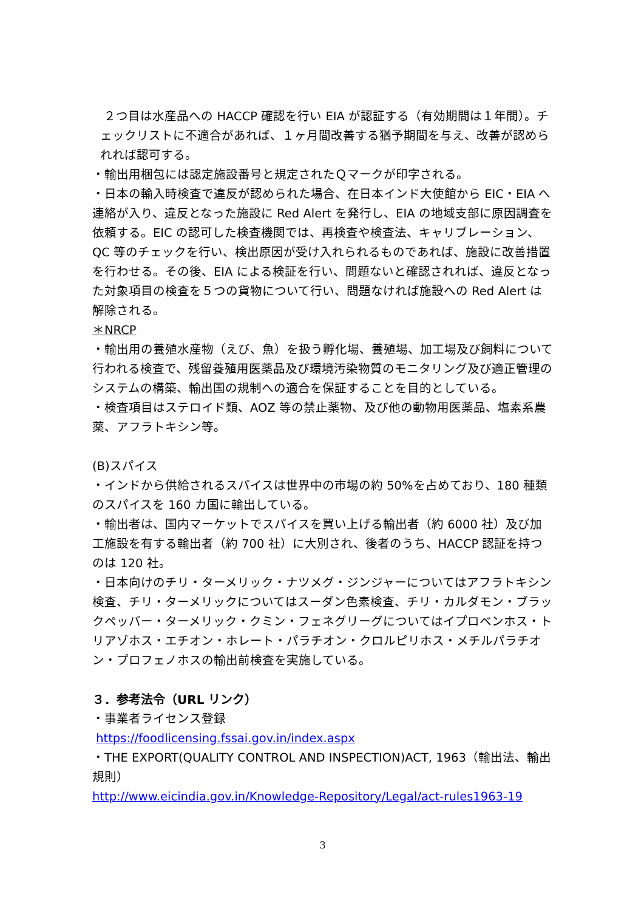２つ目は水産品への HACCP 確認を行い EIA が認証する（有効期間は１年間）。チェックリストに不適合があれば、１ヶ月間改善する猶予期間を与え、改善が認められれば認可する。
・輸出用梱包には認定施設番号と規定されたＱマークが印字される。
・日本の輸入時検査で違反が認められた場合、在日本インド大使館から EIC・EIA へ連絡が入り、違反となった施設に Red Alert を発行し、EIA の地域支部に原因調査を依頼する。EIC の認可した検査機関では、再検査や検査法、キャリブレーション、QC 等のチェックを行い、検出原因が受け入れられるものであれば、施設に改善措置を行わせる。その後、EIA による検証を行い、問題ないと確認されれば、違反となった対象項目の検査を５つの貨物について行い、問題なければ施設への Red Alert は解除される。
＊NRCP
・輸出用の養殖水産物（えび、魚）を扱う孵化場、養殖場、加工場及び飼料について行われる検査で、残留養殖用医薬品及び環境汚染物質のモニタリング及び適正管理のシステムの構築、輸出国の規制への適合を保証することを目的としている。
・検査項目はステロイド類、AOZ 等の禁止薬物、及び他の動物用医薬品、塩素系農薬、アフラトキシン等。
(B)スパイス
・インドから供給されるスパイスは世界中の市場の約 50%を占めており、180 種類のスパイスを 160 カ国に輸出している。
・輸出者は、国内マーケットでスパイスを買い上げる輸出者（約 6000 社）及び加工施設を有する輸出者（約 700 社）に大別され、後者のうち、HACCP 認証を持つのは 120 社。
・日本向けのチリ・ターメリック・ナツメグ・ジンジャーについてはアフラトキシン検査、チリ・ターメリックについてはスーダン色素検査、チリ・カルダモン・ブラックペッパー・ターメリック・クミン・フェネグリーグについてはイプロベンホス・トリアゾホス・エチオン・ホレート・パラチオン・クロルピリホス・メチルパラチオン・プロフェノホスの輸出前検査を実施している。
３．参考法令（URL リンク）
・事業者ライセンス登録
https://foodlicensing.fssai.gov.in/index.aspx
・THE EXPORT(QUALITY CONTROL AND INSPECTION)ACT, 1963（輸出法、輸出規則）
http://www.eicindia.gov.in/Knowledge-Repository/Legal/act-rules1963-19
3